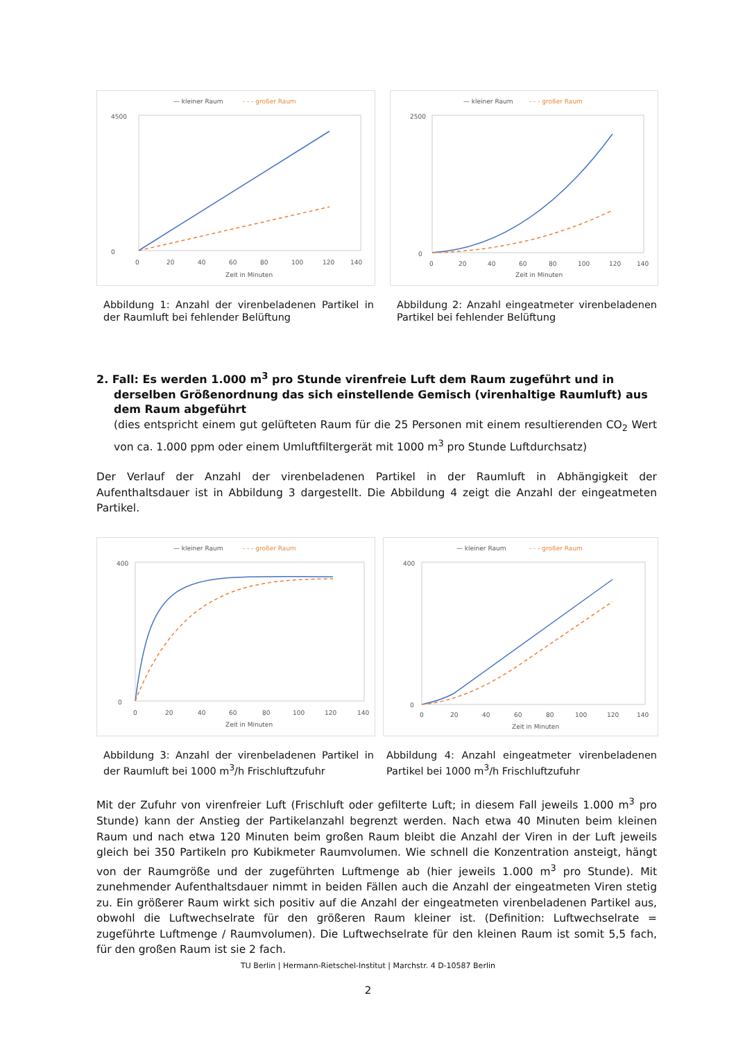— kleiner Raum
- - - großer Raum
0
4500
0
20
40
60
80
100
120
140
Zeit in Minuten
Abbildung 1: Anzahl der virenbeladenen Partikel in der Raumluft bei fehlender Belüftung
— kleiner Raum
- - - großer Raum
0
2500
0
20
40
60
80
100
120
140
Zeit in Minuten
Abbildung 2: Anzahl eingeatmeter virenbeladenen Partikel bei fehlender Belüftung
2. Fall: Es werden 1.000 m<sup>3</sup> pro Stunde virenfreie Luft dem Raum zugeführt und in derselben Größenordnung das sich einstellende Gemisch (virenhaltige Raumluft) aus dem Raum abgeführt
(dies entspricht einem gut gelüfteten Raum für die 25 Personen mit einem resultierenden CO<sub>2</sub> Wert von ca. 1.000 ppm oder einem Umluftfiltergerät mit 1000 m<sup>3</sup> pro Stunde Luftdurchsatz)
Der Verlauf der Anzahl der virenbeladenen Partikel in der Raumluft in Abhängigkeit der Aufenthaltsdauer ist in Abbildung 3 dargestellt. Die Abbildung 4 zeigt die Anzahl der eingeatmeten Partikel.
— kleiner Raum
- - - großer Raum
0
400
0
20
40
60
80
100
120
140
Zeit in Minuten
Abbildung 3: Anzahl der virenbeladenen Partikel in der Raumluft bei 1000 m<sup>3</sup>/h Frischluftzufuhr
— kleiner Raum
- - - großer Raum
0
400
0
20
40
60
80
100
120
140
Zeit in Minuten
Abbildung 4: Anzahl eingeatmeter virenbeladenen Partikel bei 1000 m<sup>3</sup>/h Frischluftzufuhr
Mit der Zufuhr von virenfreier Luft (Frischluft oder gefilterte Luft; in diesem Fall jeweils 1.000 m<sup>3</sup> pro Stunde) kann der Anstieg der Partikelanzahl begrenzt werden. Nach etwa 40 Minuten beim kleinen Raum und nach etwa 120 Minuten beim großen Raum bleibt die Anzahl der Viren in der Luft jeweils gleich bei 350 Partikeln pro Kubikmeter Raumvolumen. Wie schnell die Konzentration ansteigt, hängt von der Raumgröße und der zugeführten Luftmenge ab (hier jeweils 1.000 m<sup>3</sup> pro Stunde). Mit zunehmender Aufenthaltsdauer nimmt in beiden Fällen auch die Anzahl der eingeatmeten Viren stetig zu. Ein größerer Raum wirkt sich positiv auf die Anzahl der eingeatmeten virenbeladenen Partikel aus, obwohl die Luftwechselrate für den größeren Raum kleiner ist. (Definition: Luftwechselrate = zugeführte Luftmenge / Raumvolumen). Die Luftwechselrate für den kleinen Raum ist somit 5,5 fach, für den großen Raum ist sie 2 fach.
TU Berlin | Hermann-Rietschel-Institut | Marchstr. 4 D-10587 Berlin
2